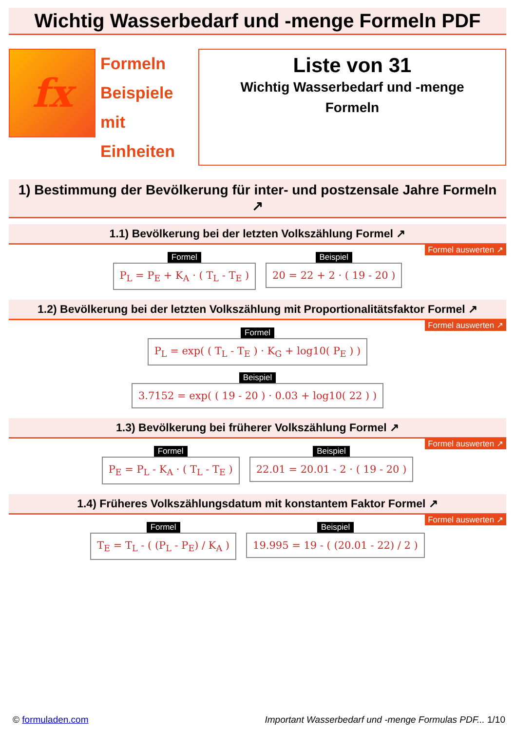Wichtig Wasserbedarf und -menge Formeln PDF
fx
Formeln
Beispiele
mit Einheiten
Liste von 31
Wichtig Wasserbedarf und -menge
Formeln
1) Bestimmung der Bevölkerung für inter- und postzensale Jahre Formeln
↗
1.1) Bevölkerung bei der letzten Volkszählung Formel ↗
Formel auswerten ↗
Formel
P<sub>L</sub> = P<sub>E</sub> + K<sub>A</sub> · ( T<sub>L</sub> - T<sub>E</sub> )
Beispiel
20 = 22 + 2 · ( 19 - 20 )
1.2) Bevölkerung bei der letzten Volkszählung mit Proportionalitätsfaktor Formel ↗
Formel auswerten ↗
Formel
P<sub>L</sub> = exp( ( T<sub>L</sub> - T<sub>E</sub> ) · K<sub>G</sub> + log10( P<sub>E</sub> ) )
Beispiel
3.7152 = exp( ( 19 - 20 ) · 0.03 + log10( 22 ) )
1.3) Bevölkerung bei früherer Volkszählung Formel ↗
Formel auswerten ↗
Formel
P<sub>E</sub> = P<sub>L</sub> - K<sub>A</sub> · ( T<sub>L</sub> - T<sub>E</sub> )
Beispiel
22.01 = 20.01 - 2 · ( 19 - 20 )
1.4) Früheres Volkszählungsdatum mit konstantem Faktor Formel ↗
Formel auswerten ↗
Formel
T<sub>E</sub> = T<sub>L</sub> - ( (P<sub>L</sub> - P<sub>E</sub>) / K<sub>A</sub> )
Beispiel
19.995 = 19 - ( (20.01 - 22) / 2 )
© formuladen.com Important Wasserbedarf und -menge Formulas PDF... 1/10